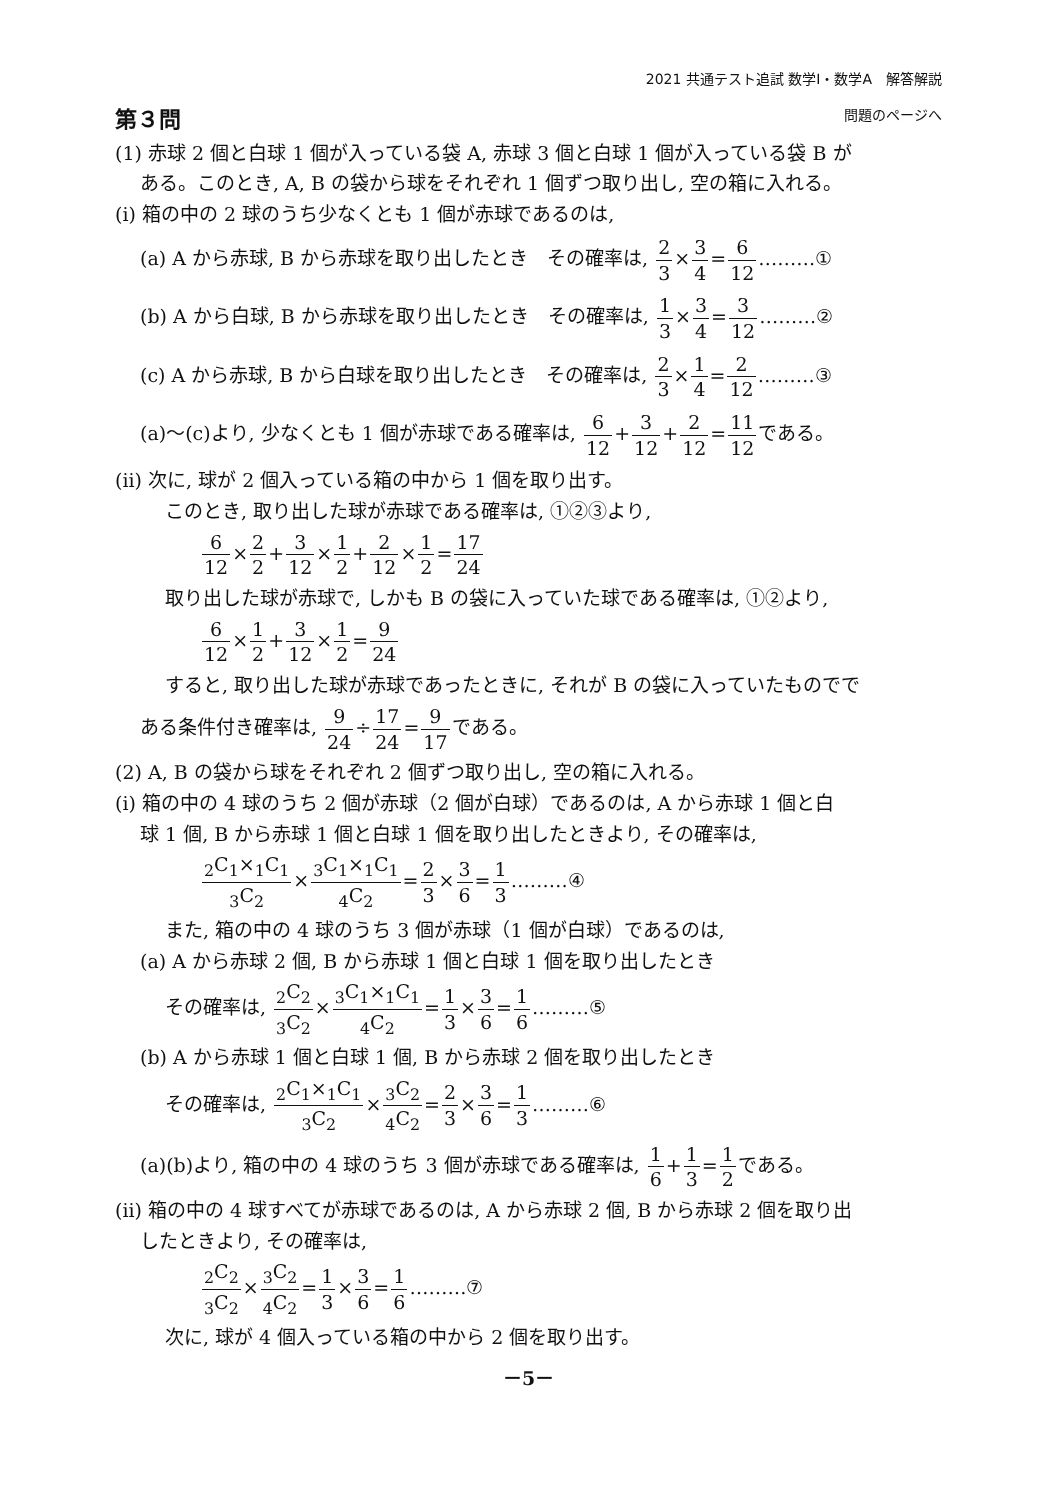2021 共通テスト追試 数学Ⅰ・数学A　解答解説
第３問 問題のページへ
(1) 赤球 2 個と白球 1 個が入っている袋 A, 赤球 3 個と白球 1 個が入っている袋 B が
ある。このとき, A, B の袋から球をそれぞれ 1 個ずつ取り出し, 空の箱に入れる。
(i) 箱の中の 2 球のうち少なくとも 1 個が赤球であるのは,
(a) A から赤球, B から赤球を取り出したとき　その確率は, 2 3×3 4=6 12………①
(b) A から白球, B から赤球を取り出したとき　その確率は, 1 3×3 4=3 12………②
(c) A から赤球, B から白球を取り出したとき　その確率は, 2 3×1 4=2 12………③
(a)～(c)より, 少なくとも 1 個が赤球である確率は, 6 12+3 12+2 12=11 12である。
(ii) 次に, 球が 2 個入っている箱の中から 1 個を取り出す。
このとき, 取り出した球が赤球である確率は, ①②③より,
6 12×2 2+3 12×1 2+2 12×1 2=17 24
取り出した球が赤球で, しかも B の袋に入っていた球である確率は, ①②より,
6 12×1 2+3 12×1 2=9 24
すると, 取り出した球が赤球であったときに, それが B の袋に入っていたものでで
ある条件付き確率は, 9 24÷17 24=9 17である。
(2) A, B の袋から球をそれぞれ 2 個ずつ取り出し, 空の箱に入れる。
(i) 箱の中の 4 球のうち 2 個が赤球（2 個が白球）であるのは, A から赤球 1 個と白
球 1 個, B から赤球 1 個と白球 1 個を取り出したときより, その確率は,
<sub>2</sub>C<sub>1</sub>×<sub>1</sub>C<sub>1</sub><sub>3</sub>C<sub>2</sub>×<sub>3</sub>C<sub>1</sub>×<sub>1</sub>C<sub>1</sub><sub>4</sub>C<sub>2</sub>=2 3×3 6=1 3………④
また, 箱の中の 4 球のうち 3 個が赤球（1 個が白球）であるのは,
(a) A から赤球 2 個, B から赤球 1 個と白球 1 個を取り出したとき
その確率は, <sub>2</sub>C<sub>2</sub><sub>3</sub>C<sub>2</sub>×<sub>3</sub>C<sub>1</sub>×<sub>1</sub>C<sub>1</sub><sub>4</sub>C<sub>2</sub>=1 3×3 6=1 6………⑤
(b) A から赤球 1 個と白球 1 個, B から赤球 2 個を取り出したとき
その確率は, <sub>2</sub>C<sub>1</sub>×<sub>1</sub>C<sub>1</sub><sub>3</sub>C<sub>2</sub>×<sub>3</sub>C<sub>2</sub><sub>4</sub>C<sub>2</sub>=2 3×3 6=1 3………⑥
(a)(b)より, 箱の中の 4 球のうち 3 個が赤球である確率は, 1 6+1 3=1 2である。
(ii) 箱の中の 4 球すべてが赤球であるのは, A から赤球 2 個, B から赤球 2 個を取り出
したときより, その確率は,
<sub>2</sub>C<sub>2</sub><sub>3</sub>C<sub>2</sub>×<sub>3</sub>C<sub>2</sub><sub>4</sub>C<sub>2</sub>=1 3×3 6=1 6………⑦
次に, 球が 4 個入っている箱の中から 2 個を取り出す。
－5－